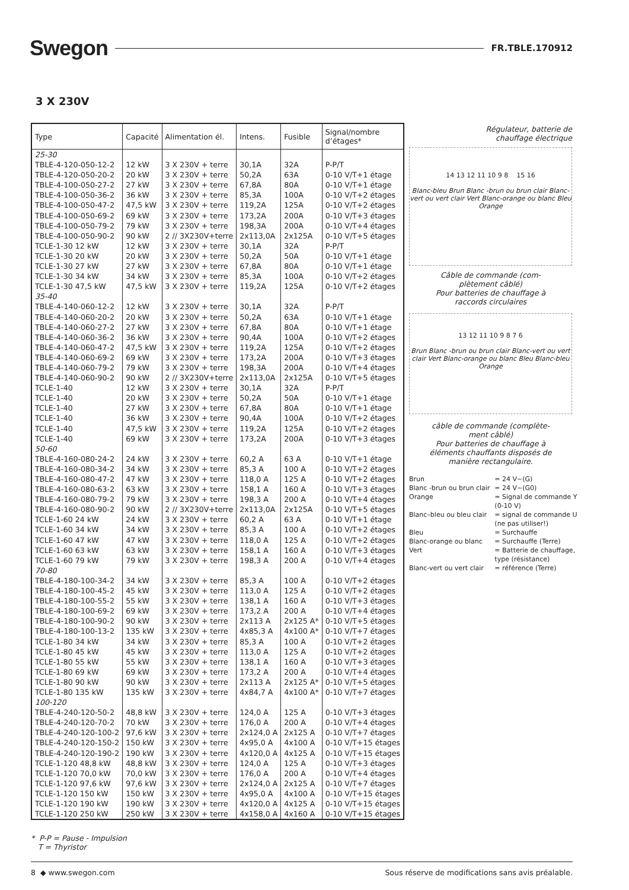Swegon FR.TBLE.170912
3 X 230V
| Type | Capacité | Alimentation él. | Intens. | Fusible | Signal/nombre d’étages* |
| --- | --- | --- | --- | --- | --- |
| 25-30 | | | | | |
| TBLE-4-120-050-12-2 | 12 kW | 3 X 230V + terre | 30,1A | 32A | P-P/T |
| TBLE-4-120-050-20-2 | 20 kW | 3 X 230V + terre | 50,2A | 63A | 0-10 V/T+1 étage |
| TBLE-4-100-050-27-2 | 27 kW | 3 X 230V + terre | 67,8A | 80A | 0-10 V/T+1 étage |
| TBLE-4-100-050-36-2 | 36 kW | 3 X 230V + terre | 85,3A | 100A | 0-10 V/T+2 étages |
| TBLE-4-100-050-47-2 | 47,5 kW | 3 X 230V + terre | 119,2A | 125A | 0-10 V/T+2 étages |
| TBLE-4-100-050-69-2 | 69 kW | 3 X 230V + terre | 173,2A | 200A | 0-10 V/T+3 étages |
| TBLE-4-100-050-79-2 | 79 kW | 3 X 230V + terre | 198,3A | 200A | 0-10 V/T+4 étages |
| TBLE-4-100-050-90-2 | 90 kW | 2 // 3X230V+terre | 2x113,0A | 2x125A | 0-10 V/T+5 étages |
| TCLE-1-30 12 kW | 12 kW | 3 X 230V + terre | 30,1A | 32A | P-P/T |
| TCLE-1-30 20 kW | 20 kW | 3 X 230V + terre | 50,2A | 50A | 0-10 V/T+1 étage |
| TCLE-1-30 27 kW | 27 kW | 3 X 230V + terre | 67,8A | 80A | 0-10 V/T+1 étage |
| TCLE-1-30 34 kW | 34 kW | 3 X 230V + terre | 85,3A | 100A | 0-10 V/T+2 étages |
| TCLE-1-30 47,5 kW | 47,5 kW | 3 X 230V + terre | 119,2A | 125A | 0-10 V/T+2 étages |
| 35-40 | | | | | |
| TBLE-4-140-060-12-2 | 12 kW | 3 X 230V + terre | 30,1A | 32A | P-P/T |
| TBLE-4-140-060-20-2 | 20 kW | 3 X 230V + terre | 50,2A | 63A | 0-10 V/T+1 étage |
| TBLE-4-140-060-27-2 | 27 kW | 3 X 230V + terre | 67,8A | 80A | 0-10 V/T+1 étage |
| TBLE-4-140-060-36-2 | 36 kW | 3 X 230V + terre | 90,4A | 100A | 0-10 V/T+2 étages |
| TBLE-4-140-060-47-2 | 47,5 kW | 3 X 230V + terre | 119,2A | 125A | 0-10 V/T+2 étages |
| TBLE-4-140-060-69-2 | 69 kW | 3 X 230V + terre | 173,2A | 200A | 0-10 V/T+3 étages |
| TBLE-4-140-060-79-2 | 79 kW | 3 X 230V + terre | 198,3A | 200A | 0-10 V/T+4 étages |
| TBLE-4-140-060-90-2 | 90 kW | 2 // 3X230V+terre | 2x113,0A | 2x125A | 0-10 V/T+5 étages |
| TCLE-1-40 | 12 kW | 3 X 230V + terre | 30,1A | 32A | P-P/T |
| TCLE-1-40 | 20 kW | 3 X 230V + terre | 50,2A | 50A | 0-10 V/T+1 étage |
| TCLE-1-40 | 27 kW | 3 X 230V + terre | 67,8A | 80A | 0-10 V/T+1 étage |
| TCLE-1-40 | 36 kW | 3 X 230V + terre | 90,4A | 100A | 0-10 V/T+2 étages |
| TCLE-1-40 | 47,5 kW | 3 X 230V + terre | 119,2A | 125A | 0-10 V/T+2 étages |
| TCLE-1-40 | 69 kW | 3 X 230V + terre | 173,2A | 200A | 0-10 V/T+3 étages |
| 50-60 | | | | | |
| TBLE-4-160-080-24-2 | 24 kW | 3 X 230V + terre | 60,2 A | 63 A | 0-10 V/T+1 étage |
| TBLE-4-160-080-34-2 | 34 kW | 3 X 230V + terre | 85,3 A | 100 A | 0-10 V/T+2 étages |
| TBLE-4-160-080-47-2 | 47 kW | 3 X 230V + terre | 118,0 A | 125 A | 0-10 V/T+2 étages |
| TBLE-4-160-080-63-2 | 63 kW | 3 X 230V + terre | 158,1 A | 160 A | 0-10 V/T+3 étages |
| TBLE-4-160-080-79-2 | 79 kW | 3 X 230V + terre | 198,3 A | 200 A | 0-10 V/T+4 étages |
| TBLE-4-160-080-90-2 | 90 kW | 2 // 3X230V+terre | 2x113,0A | 2x125A | 0-10 V/T+5 étages |
| TCLE-1-60 24 kW | 24 kW | 3 X 230V + terre | 60,2 A | 63 A | 0-10 V/T+1 étage |
| TCLE-1-60 34 kW | 34 kW | 3 X 230V + terre | 85,3 A | 100 A | 0-10 V/T+2 étages |
| TCLE-1-60 47 kW | 47 kW | 3 X 230V + terre | 118,0 A | 125 A | 0-10 V/T+2 étages |
| TCLE-1-60 63 kW | 63 kW | 3 X 230V + terre | 158,1 A | 160 A | 0-10 V/T+3 étages |
| TCLE-1-60 79 kW | 79 kW | 3 X 230V + terre | 198,3 A | 200 A | 0-10 V/T+4 étages |
| 70-80 | | | | | |
| TBLE-4-180-100-34-2 | 34 kW | 3 X 230V + terre | 85,3 A | 100 A | 0-10 V/T+2 étages |
| TBLE-4-180-100-45-2 | 45 kW | 3 X 230V + terre | 113,0 A | 125 A | 0-10 V/T+2 étages |
| TBLE-4-180-100-55-2 | 55 kW | 3 X 230V + terre | 138,1 A | 160 A | 0-10 V/T+3 étages |
| TBLE-4-180-100-69-2 | 69 kW | 3 X 230V + terre | 173,2 A | 200 A | 0-10 V/T+4 étages |
| TBLE-4-180-100-90-2 | 90 kW | 3 X 230V + terre | 2x113 A | 2x125 A* | 0-10 V/T+5 étages |
| TBLE-4-180-100-13-2 | 135 kW | 3 X 230V + terre | 4x85,3 A | 4x100 A* | 0-10 V/T+7 étages |
| TCLE-1-80 34 kW | 34 kW | 3 X 230V + terre | 85,3 A | 100 A | 0-10 V/T+2 étages |
| TCLE-1-80 45 kW | 45 kW | 3 X 230V + terre | 113,0 A | 125 A | 0-10 V/T+2 étages |
| TCLE-1-80 55 kW | 55 kW | 3 X 230V + terre | 138,1 A | 160 A | 0-10 V/T+3 étages |
| TCLE-1-80 69 kW | 69 kW | 3 X 230V + terre | 173,2 A | 200 A | 0-10 V/T+4 étages |
| TCLE-1-80 90 kW | 90 kW | 3 X 230V + terre | 2x113 A | 2x125 A* | 0-10 V/T+5 étages |
| TCLE-1-80 135 kW | 135 kW | 3 X 230V + terre | 4x84,7 A | 4x100 A* | 0-10 V/T+7 étages |
| 100-120 | | | | | |
| TBLE-4-240-120-50-2 | 48,8 kW | 3 X 230V + terre | 124,0 A | 125 A | 0-10 V/T+3 étages |
| TBLE-4-240-120-70-2 | 70 kW | 3 X 230V + terre | 176,0 A | 200 A | 0-10 V/T+4 étages |
| TBLE-4-240-120-100-2 | 97,6 kW | 3 X 230V + terre | 2x124,0 A | 2x125 A | 0-10 V/T+7 étages |
| TBLE-4-240-120-150-2 | 150 kW | 3 X 230V + terre | 4x95,0 A | 4x100 A | 0-10 V/T+15 étages |
| TBLE-4-240-120-190-2 | 190 kW | 3 X 230V + terre | 4x120,0 A | 4x125 A | 0-10 V/T+15 étages |
| TCLE-1-120 48,8 kW | 48,8 kW | 3 X 230V + terre | 124,0 A | 125 A | 0-10 V/T+3 étages |
| TCLE-1-120 70,0 kW | 70,0 kW | 3 X 230V + terre | 176,0 A | 200 A | 0-10 V/T+4 étages |
| TCLE-1-120 97,6 kW | 97,6 kW | 3 X 230V + terre | 2x124,0 A | 2x125 A | 0-10 V/T+7 étages |
| TCLE-1-120 150 kW | 150 kW | 3 X 230V + terre | 4x95,0 A | 4x100 A | 0-10 V/T+15 étages |
| TCLE-1-120 190 kW | 190 kW | 3 X 230V + terre | 4x120,0 A | 4x125 A | 0-10 V/T+15 étages |
| TCLE-1-120 250 kW | 250 kW | 3 X 230V + terre | 4x158,0 A | 4x160 A | 0-10 V/T+15 étages |
Régulateur, batterie de
chauffage électrique
14 13 12 11 10 9 8 15 16
Blanc-bleu Brun Blanc -brun ou brun clair Blanc-vert ou vert clair Vert Blanc-orange ou blanc Bleu Orange
Câble de commande (com-
plètement câblé)
Pour batteries de chauffage à
raccords circulaires
13 12 11 10 9 8 7 6
Brun Blanc -brun ou brun clair Blanc-vert ou vert clair Vert Blanc-orange ou blanc Bleu Blanc-bleu Orange
câble de commande (complète-
ment câblé)
Pour batteries de chauffage à
éléments chauffants disposés de
manière rectangulaire.
| Brun | = 24 V~(G) |
| Blanc -brun ou brun clair | = 24 V~(G0) |
| Orange | = Signal de commande Y (0-10 V) |
| Blanc–bleu ou bleu clair | = signal de commande U (ne pas utiliser!) |
| Bleu | = Surchauffe |
| Blanc-orange ou blanc | = Surchauffe (Terre) |
| Vert | = Batterie de chauffage, type (résistance) |
| Blanc-vert ou vert clair | = référence (Terre) |
* P-P = Pause - Impulsion
T = Thyristor
8 ◆ www.swegon.com Sous réserve de modifications sans avis préalable.